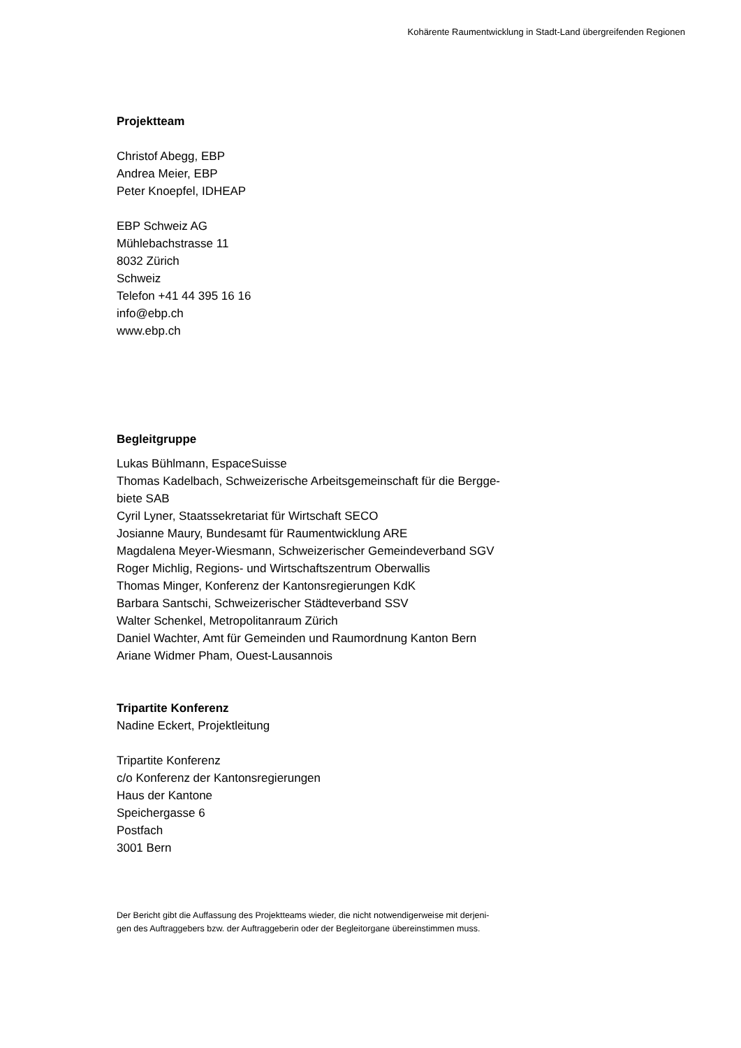Kohärente Raumentwicklung in Stadt-Land übergreifenden Regionen
Projektteam
Christof Abegg, EBP
Andrea Meier, EBP
Peter Knoepfel, IDHEAP
EBP Schweiz AG
Mühlebachstrasse 11
8032 Zürich
Schweiz
Telefon +41 44 395 16 16
info@ebp.ch
www.ebp.ch
Begleitgruppe
Lukas Bühlmann, EspaceSuisse
Thomas Kadelbach, Schweizerische Arbeitsgemeinschaft für die Bergge-
biete SAB
Cyril Lyner, Staatssekretariat für Wirtschaft SECO
Josianne Maury, Bundesamt für Raumentwicklung ARE
Magdalena Meyer-Wiesmann, Schweizerischer Gemeindeverband SGV
Roger Michlig, Regions- und Wirtschaftszentrum Oberwallis
Thomas Minger, Konferenz der Kantonsregierungen KdK
Barbara Santschi, Schweizerischer Städteverband SSV
Walter Schenkel, Metropolitanraum Zürich
Daniel Wachter, Amt für Gemeinden und Raumordnung Kanton Bern
Ariane Widmer Pham, Ouest-Lausannois
Tripartite Konferenz
Nadine Eckert, Projektleitung
Tripartite Konferenz
c/o Konferenz der Kantonsregierungen
Haus der Kantone
Speichergasse 6
Postfach
3001 Bern
Der Bericht gibt die Auffassung des Projektteams wieder, die nicht notwendigerweise mit derjeni-
gen des Auftraggebers bzw. der Auftraggeberin oder der Begleitorgane übereinstimmen muss.